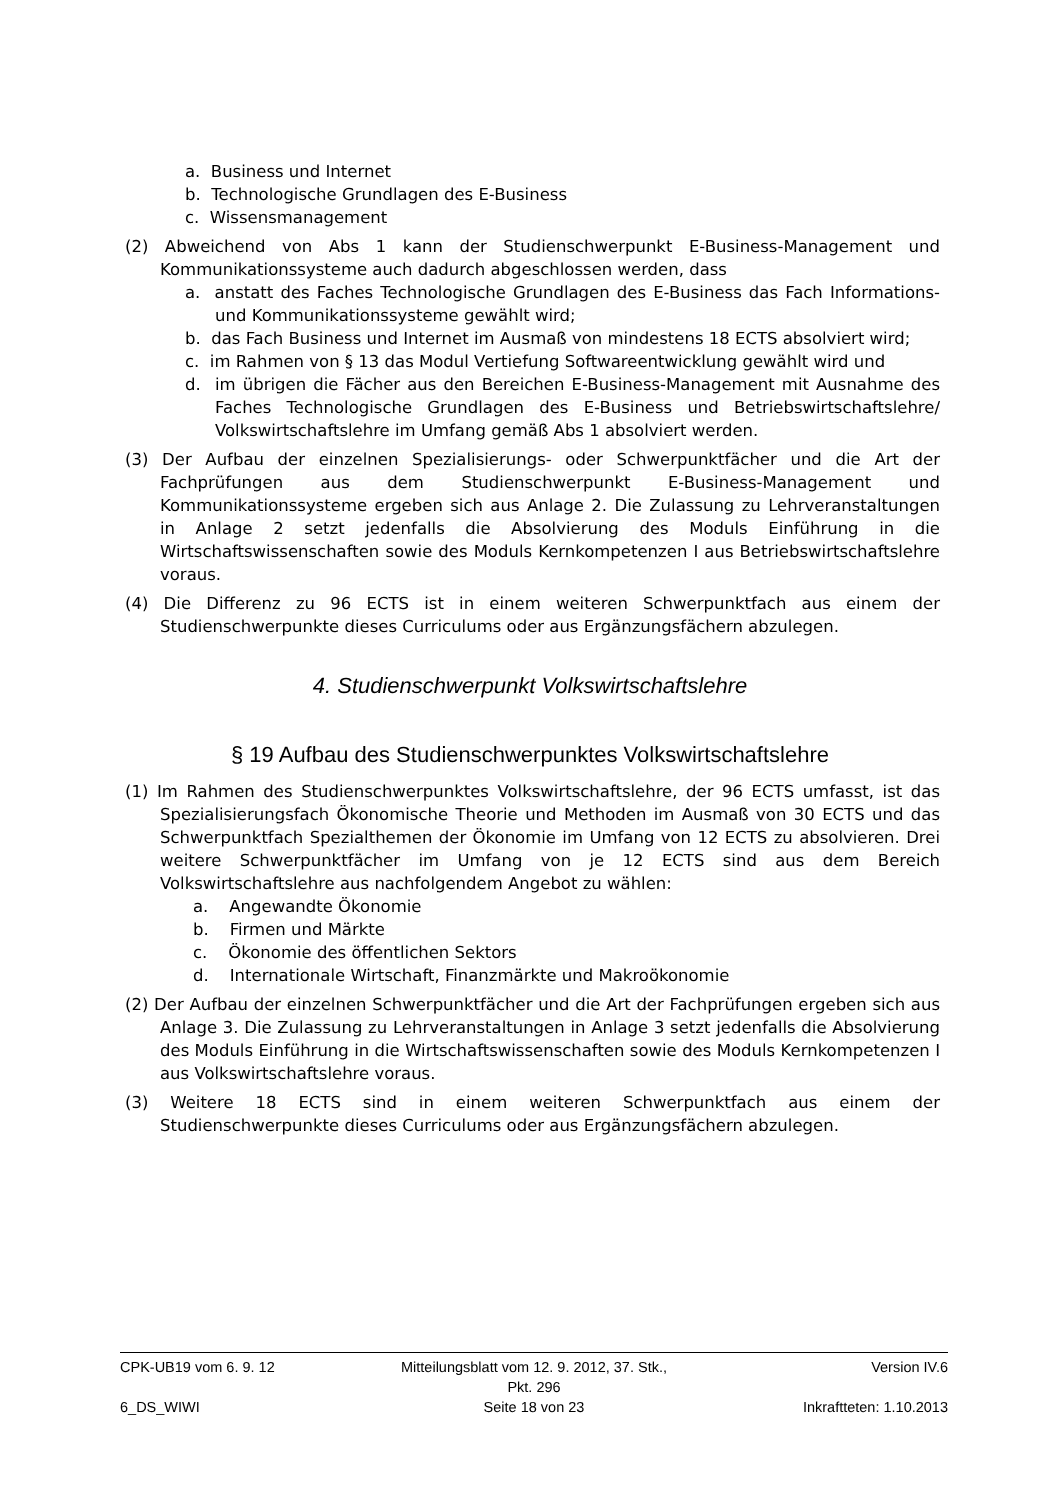a. Business und Internet
b. Technologische Grundlagen des E-Business
c. Wissensmanagement
(2) Abweichend von Abs 1 kann der Studienschwerpunkt E-Business-Management und Kommunikationssysteme auch dadurch abgeschlossen werden, dass
a. anstatt des Faches Technologische Grundlagen des E-Business das Fach Informations- und Kommunikationssysteme gewählt wird;
b. das Fach Business und Internet im Ausmaß von mindestens 18 ECTS absolviert wird;
c. im Rahmen von § 13 das Modul Vertiefung Softwareentwicklung gewählt wird und
d. im übrigen die Fächer aus den Bereichen E-Business-Management mit Ausnahme des Faches Technologische Grundlagen des E-Business und Betriebswirtschaftslehre/ Volkswirtschaftslehre im Umfang gemäß Abs 1 absolviert werden.
(3) Der Aufbau der einzelnen Spezialisierungs- oder Schwerpunktfächer und die Art der Fachprüfungen aus dem Studienschwerpunkt E-Business-Management und Kommunikationssysteme ergeben sich aus Anlage 2. Die Zulassung zu Lehrveranstaltungen in Anlage 2 setzt jedenfalls die Absolvierung des Moduls Einführung in die Wirtschaftswissenschaften sowie des Moduls Kernkompetenzen I aus Betriebswirtschaftslehre voraus.
(4) Die Differenz zu 96 ECTS ist in einem weiteren Schwerpunktfach aus einem der Studienschwerpunkte dieses Curriculums oder aus Ergänzungsfächern abzulegen.
4. Studienschwerpunkt Volkswirtschaftslehre
§ 19 Aufbau des Studienschwerpunktes Volkswirtschaftslehre
(1) Im Rahmen des Studienschwerpunktes Volkswirtschaftslehre, der 96 ECTS umfasst, ist das Spezialisierungsfach Ökonomische Theorie und Methoden im Ausmaß von 30 ECTS und das Schwerpunktfach Spezialthemen der Ökonomie im Umfang von 12 ECTS zu absolvieren. Drei weitere Schwerpunktfächer im Umfang von je 12 ECTS sind aus dem Bereich Volkswirtschaftslehre aus nachfolgendem Angebot zu wählen:
a. Angewandte Ökonomie
b. Firmen und Märkte
c. Ökonomie des öffentlichen Sektors
d. Internationale Wirtschaft, Finanzmärkte und Makroökonomie
(2) Der Aufbau der einzelnen Schwerpunktfächer und die Art der Fachprüfungen ergeben sich aus Anlage 3. Die Zulassung zu Lehrveranstaltungen in Anlage 3 setzt jedenfalls die Absolvierung des Moduls Einführung in die Wirtschaftswissenschaften sowie des Moduls Kernkompetenzen I aus Volkswirtschaftslehre voraus.
(3) Weitere 18 ECTS sind in einem weiteren Schwerpunktfach aus einem der Studienschwerpunkte dieses Curriculums oder aus Ergänzungsfächern abzulegen.
CPK-UB19 vom 6. 9. 12 Mitteilungsblatt vom 12. 9. 2012, 37. Stk., Pkt. 296 Version IV.6
6_DS_WIWI Seite 18 von 23 Inkraftteten: 1.10.2013